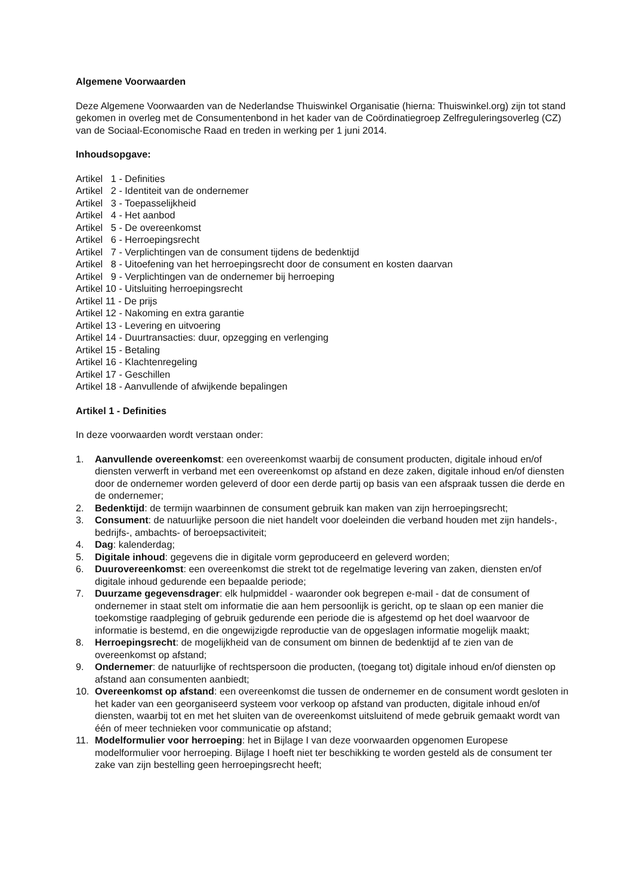Algemene Voorwaarden
Deze Algemene Voorwaarden van de Nederlandse Thuiswinkel Organisatie (hierna: Thuiswinkel.org) zijn tot stand gekomen in overleg met de Consumentenbond in het kader van de Coördinatiegroep Zelfreguleringsoverleg (CZ) van de Sociaal-Economische Raad en treden in werking per 1 juni 2014.
Inhoudsopgave:
Artikel 1 - Definities Artikel 2 - Identiteit van de ondernemer Artikel 3 - Toepasselijkheid Artikel 4 - Het aanbod Artikel 5 - De overeenkomst Artikel 6 - Herroepingsrecht Artikel 7 - Verplichtingen van de consument tijdens de bedenktijd Artikel 8 - Uitoefening van het herroepingsrecht door de consument en kosten daarvan Artikel 9 - Verplichtingen van de ondernemer bij herroeping Artikel 10 - Uitsluiting herroepingsrecht Artikel 11 - De prijs Artikel 12 - Nakoming en extra garantie Artikel 13 - Levering en uitvoering Artikel 14 - Duurtransacties: duur, opzegging en verlenging Artikel 15 - Betaling Artikel 16 - Klachtenregeling Artikel 17 - Geschillen Artikel 18 - Aanvullende of afwijkende bepalingen
Artikel 1 - Definities
In deze voorwaarden wordt verstaan onder:
1. Aanvullende overeenkomst: een overeenkomst waarbij de consument producten, digitale inhoud en/of diensten verwerft in verband met een overeenkomst op afstand en deze zaken, digitale inhoud en/of diensten door de ondernemer worden geleverd of door een derde partij op basis van een afspraak tussen die derde en de ondernemer;
2. Bedenktijd: de termijn waarbinnen de consument gebruik kan maken van zijn herroepingsrecht;
3. Consument: de natuurlijke persoon die niet handelt voor doeleinden die verband houden met zijn handels-, bedrijfs-, ambachts- of beroepsactiviteit;
4. Dag: kalenderdag;
5. Digitale inhoud: gegevens die in digitale vorm geproduceerd en geleverd worden;
6. Duurovereenkomst: een overeenkomst die strekt tot de regelmatige levering van zaken, diensten en/of digitale inhoud gedurende een bepaalde periode;
7. Duurzame gegevensdrager: elk hulpmiddel - waaronder ook begrepen e-mail - dat de consument of ondernemer in staat stelt om informatie die aan hem persoonlijk is gericht, op te slaan op een manier die toekomstige raadpleging of gebruik gedurende een periode die is afgestemd op het doel waarvoor de informatie is bestemd, en die ongewijzigde reproductie van de opgeslagen informatie mogelijk maakt;
8. Herroepingsrecht: de mogelijkheid van de consument om binnen de bedenktijd af te zien van de overeenkomst op afstand;
9. Ondernemer: de natuurlijke of rechtspersoon die producten, (toegang tot) digitale inhoud en/of diensten op afstand aan consumenten aanbiedt;
10. Overeenkomst op afstand: een overeenkomst die tussen de ondernemer en de consument wordt gesloten in het kader van een georganiseerd systeem voor verkoop op afstand van producten, digitale inhoud en/of diensten, waarbij tot en met het sluiten van de overeenkomst uitsluitend of mede gebruik gemaakt wordt van één of meer technieken voor communicatie op afstand;
11. Modelformulier voor herroeping: het in Bijlage I van deze voorwaarden opgenomen Europese modelformulier voor herroeping. Bijlage I hoeft niet ter beschikking te worden gesteld als de consument ter zake van zijn bestelling geen herroepingsrecht heeft;